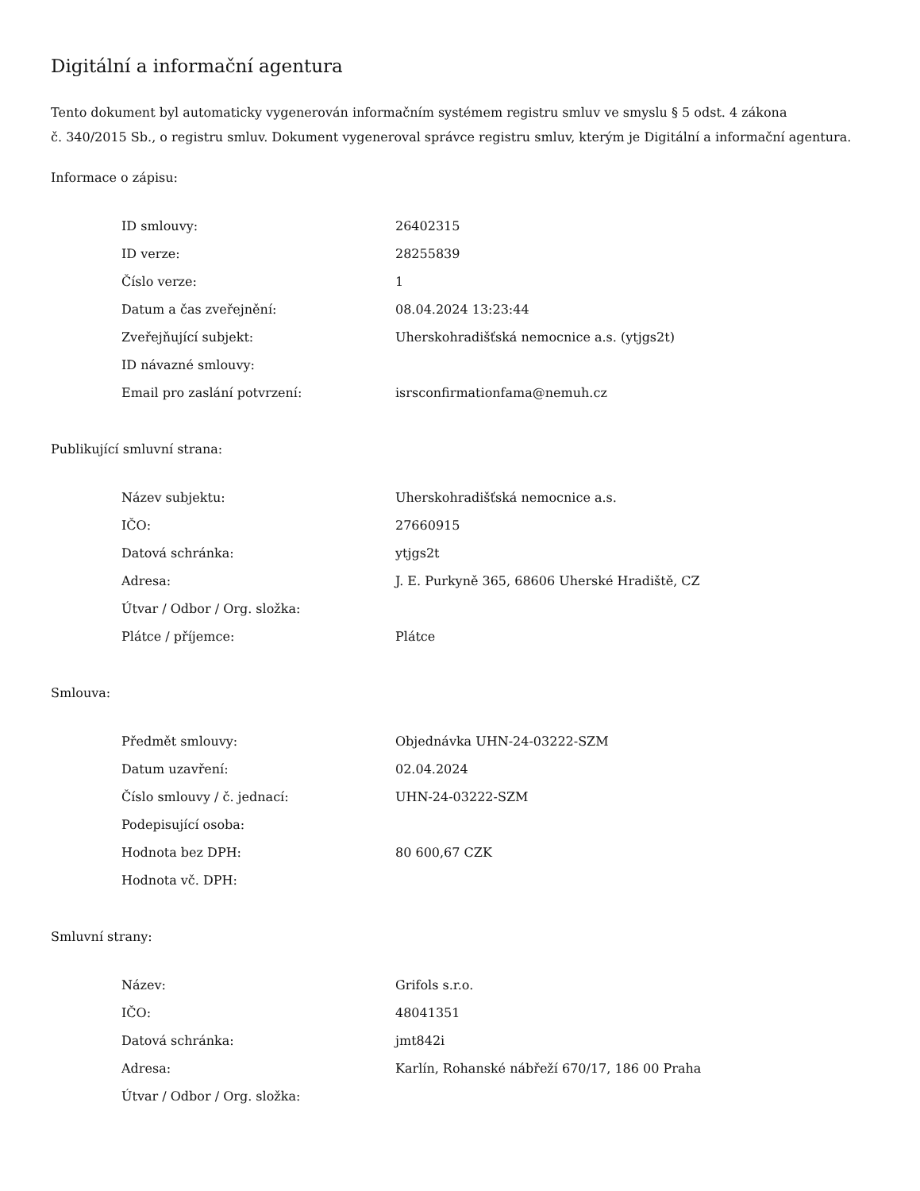Digitální a informační agentura
Tento dokument byl automaticky vygenerován informačním systémem registru smluv ve smyslu § 5 odst. 4 zákona
č. 340/2015 Sb., o registru smluv. Dokument vygeneroval správce registru smluv, kterým je Digitální a informační agentura.
Informace o zápisu:
| ID smlouvy: | 26402315 |
| ID verze: | 28255839 |
| Číslo verze: | 1 |
| Datum a čas zveřejnění: | 08.04.2024 13:23:44 |
| Zveřejňující subjekt: | Uherskohradišťská nemocnice a.s. (ytjgs2t) |
| ID návazné smlouvy: | |
| Email pro zaslání potvrzení: | isrsconfirmationfama@nemuh.cz |
Publikující smluvní strana:
| Název subjektu: | Uherskohradišťská nemocnice a.s. |
| IČO: | 27660915 |
| Datová schránka: | ytjgs2t |
| Adresa: | J. E. Purkyně 365, 68606 Uherské Hradiště, CZ |
| Útvar / Odbor / Org. složka: | |
| Plátce / příjemce: | Plátce |
Smlouva:
| Předmět smlouvy: | Objednávka UHN-24-03222-SZM |
| Datum uzavření: | 02.04.2024 |
| Číslo smlouvy / č. jednací: | UHN-24-03222-SZM |
| Podepisující osoba: | |
| Hodnota bez DPH: | 80 600,67 CZK |
| Hodnota vč. DPH: | |
Smluvní strany:
| Název: | Grifols s.r.o. |
| IČO: | 48041351 |
| Datová schránka: | jmt842i |
| Adresa: | Karlín, Rohanské nábřeží 670/17, 186 00 Praha |
| Útvar / Odbor / Org. složka: | |